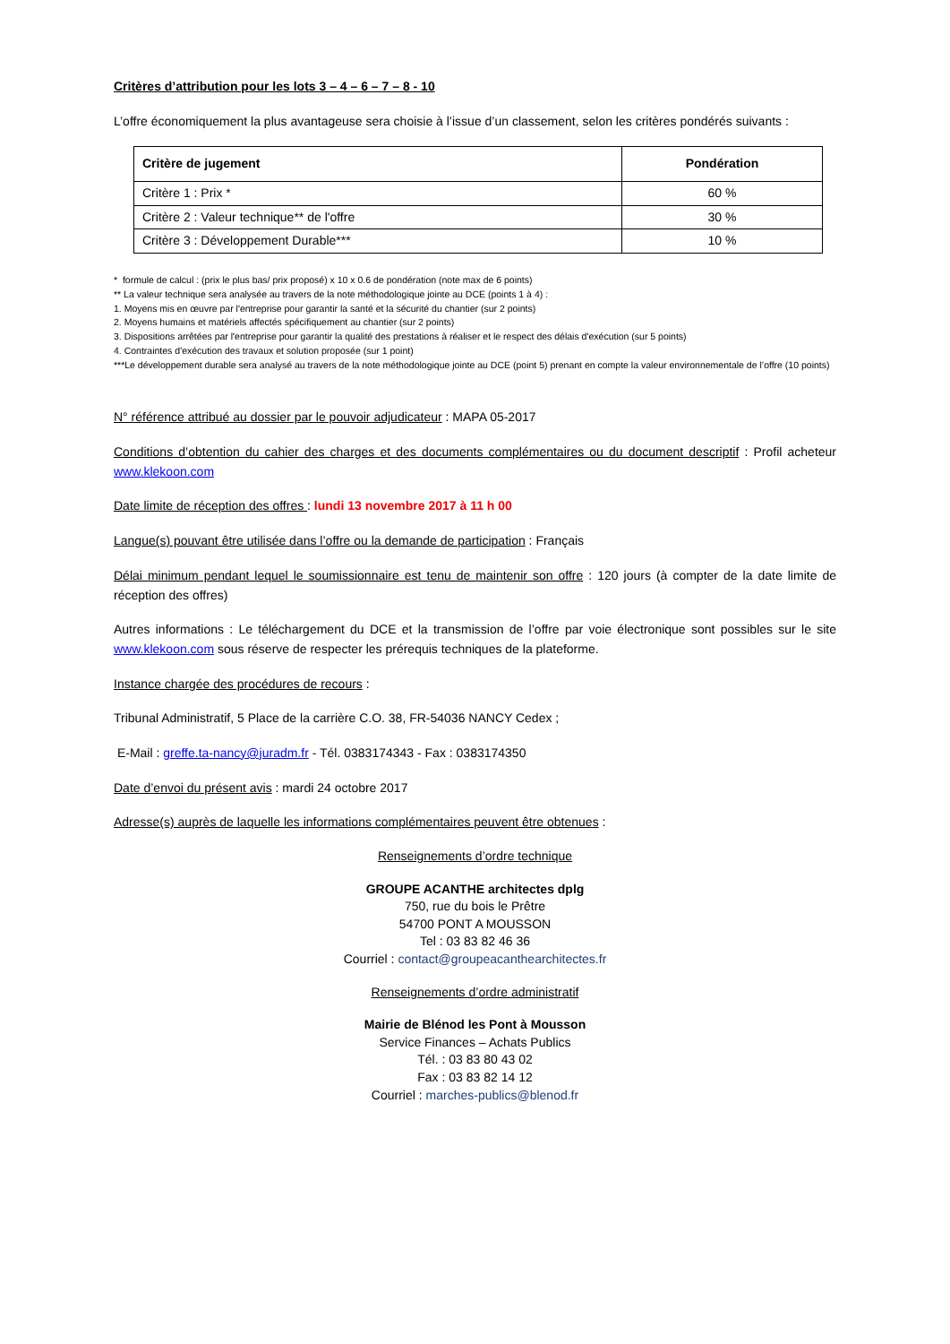Critères d’attribution pour les lots 3 – 4 – 6 – 7 – 8 - 10
L’offre économiquement la plus avantageuse sera choisie à l’issue d’un classement, selon les critères pondérés suivants :
| Critère de jugement | Pondération |
| --- | --- |
| Critère 1 : Prix * | 60 % |
| Critère 2 : Valeur technique** de l'offre | 30 % |
| Critère 3 : Développement Durable*** | 10 % |
* formule de calcul : (prix le plus bas/ prix proposé) x 10 x 0.6 de pondération (note max de 6 points)
** La valeur technique sera analysée au travers de la note méthodologique jointe au DCE (points 1 à 4) :
1. Moyens mis en œuvre par l'entreprise pour garantir la santé et la sécurité du chantier (sur 2 points)
2. Moyens humains et matériels affectés spécifiquement au chantier (sur 2 points)
3. Dispositions arrêtées par l'entreprise pour garantir la qualité des prestations à réaliser et le respect des délais d'exécution (sur 5 points)
4. Contraintes d'exécution des travaux et solution proposée (sur 1 point)
***Le développement durable sera analysé au travers de la note méthodologique jointe au DCE (point 5) prenant en compte la valeur environnementale de l’offre (10 points)
N° référence attribué au dossier par le pouvoir adjudicateur : MAPA 05-2017
Conditions d’obtention du cahier des charges et des documents complémentaires ou du document descriptif : Profil acheteur www.klekoon.com
Date limite de réception des offres : lundi 13 novembre 2017 à 11 h 00
Langue(s) pouvant être utilisée dans l’offre ou la demande de participation : Français
Délai minimum pendant lequel le soumissionnaire est tenu de maintenir son offre : 120 jours (à compter de la date limite de réception des offres)
Autres informations : Le téléchargement du DCE et la transmission de l’offre par voie électronique sont possibles sur le site www.klekoon.com sous réserve de respecter les prérequis techniques de la plateforme.
Instance chargée des procédures de recours :
Tribunal Administratif, 5 Place de la carrière C.O. 38, FR-54036 NANCY Cedex ;
E-Mail : greffe.ta-nancy@juradm.fr - Tél. 0383174343 - Fax : 0383174350
Date d’envoi du présent avis : mardi 24 octobre 2017
Adresse(s) auprès de laquelle les informations complémentaires peuvent être obtenues :
Renseignements d’ordre technique
GROUPE ACANTHE architectes dplg
750, rue du bois le Prêtre
54700 PONT A MOUSSON
Tel : 03 83 82 46 36
Courriel : contact@groupeacanthearchitectes.fr
Renseignements d’ordre administratif
Mairie de Blénod les Pont à Mousson
Service Finances – Achats Publics
Tél. : 03 83 80 43 02
Fax : 03 83 82 14 12
Courriel : marches-publics@blenod.fr